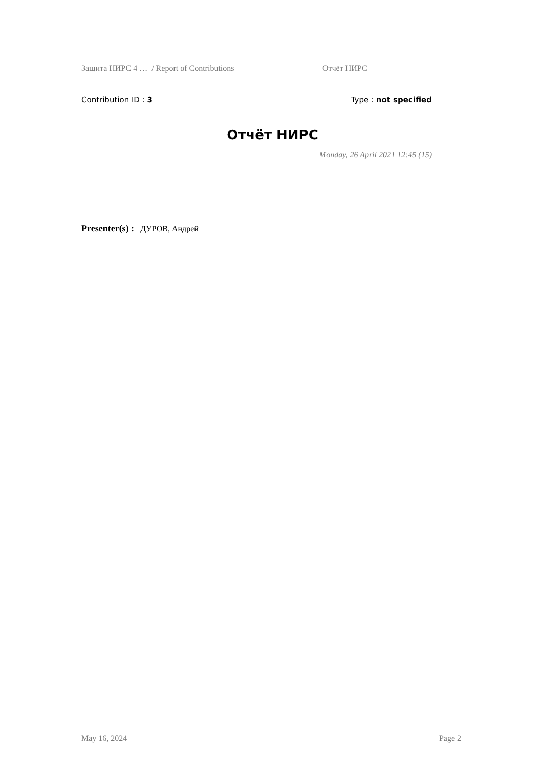Защита НИРС 4 … / Report of Contributions Отчёт НИРС
Contribution ID : 3 Type : not specified
Отчёт НИРС
Monday, 26 April 2021 12:45 (15)
Presenter(s) : ДУРОВ, Андрей
May 16, 2024 Page 2